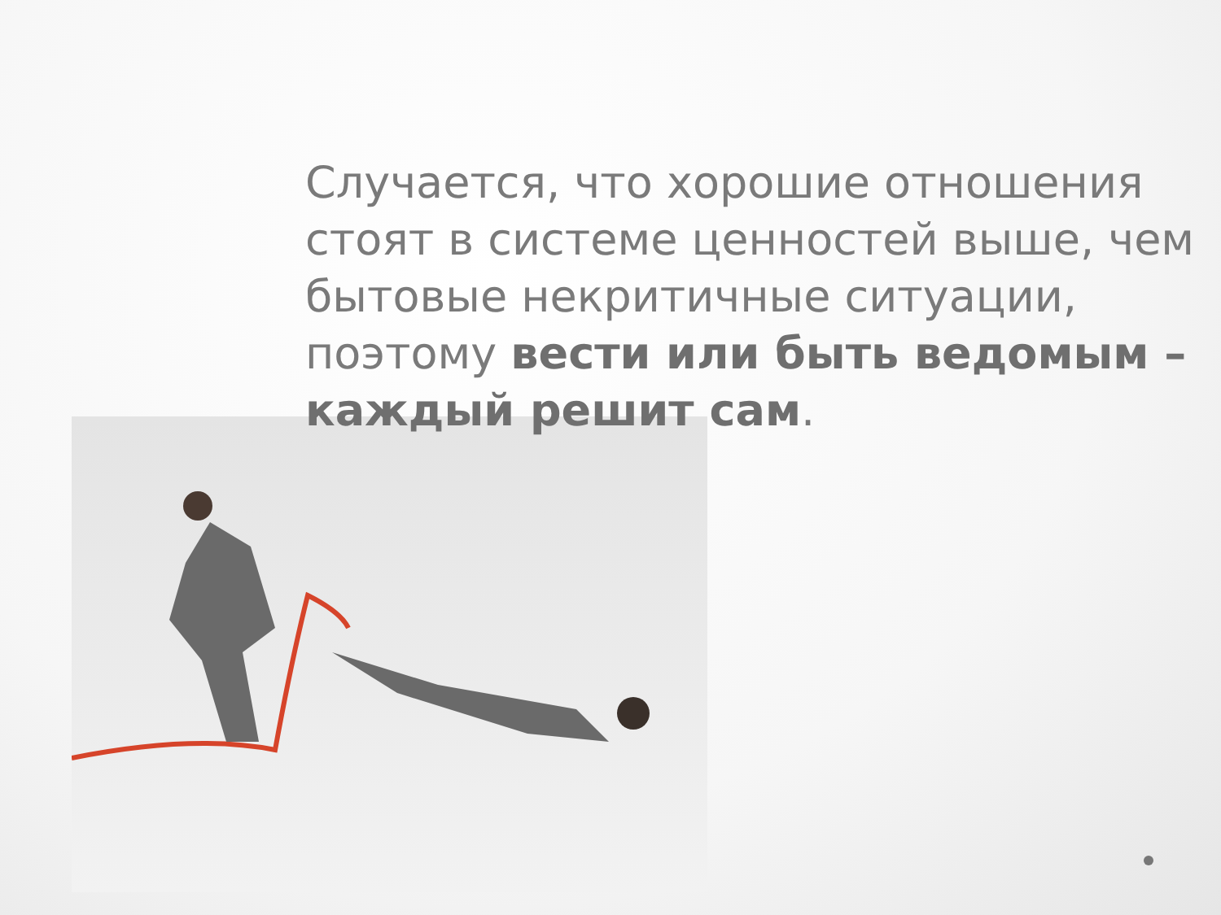Случается, что хорошие отношения стоят в системе ценностей выше, чем бытовые некритичные ситуации, поэтому вести или быть ведомым – каждый решит сам.